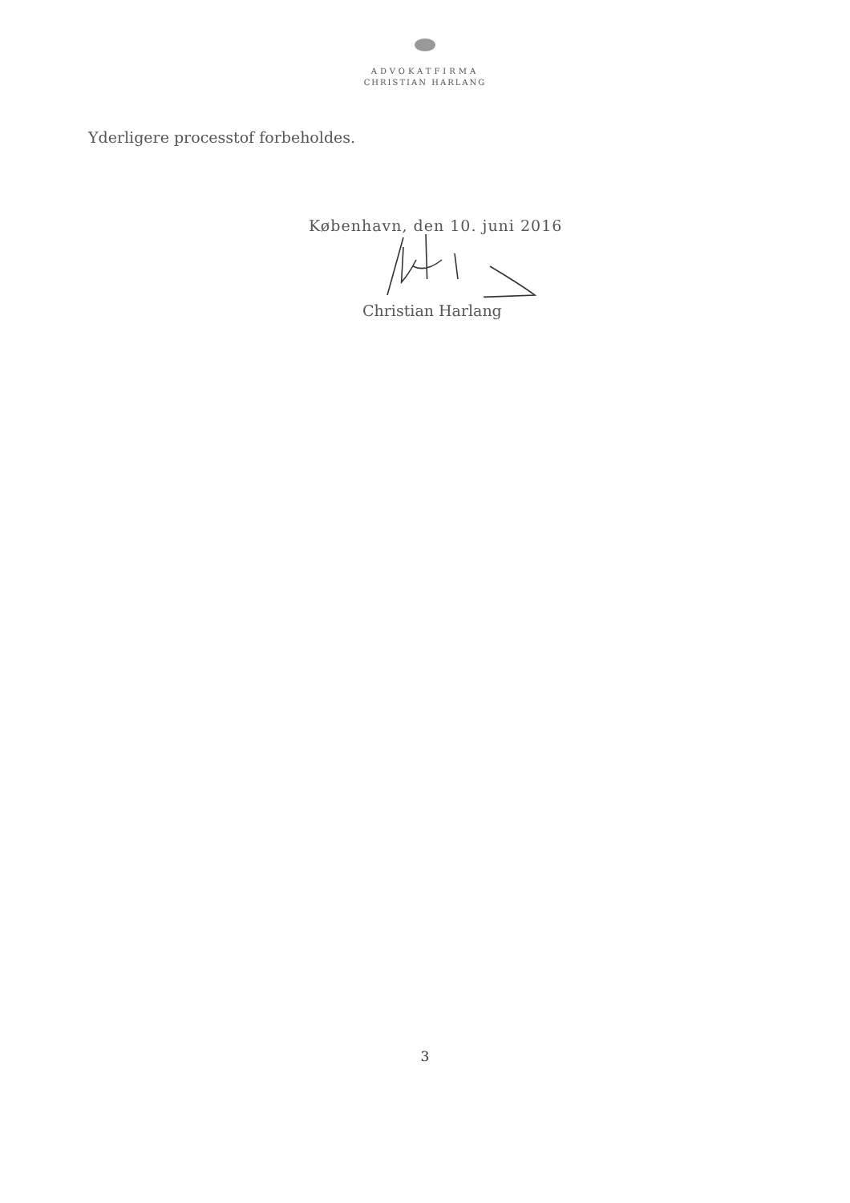ADVOKATFIRMA
CHRISTIAN HARLANG
Yderligere processtof forbeholdes.
København, den 10. juni 2016
Christian Harlang
3